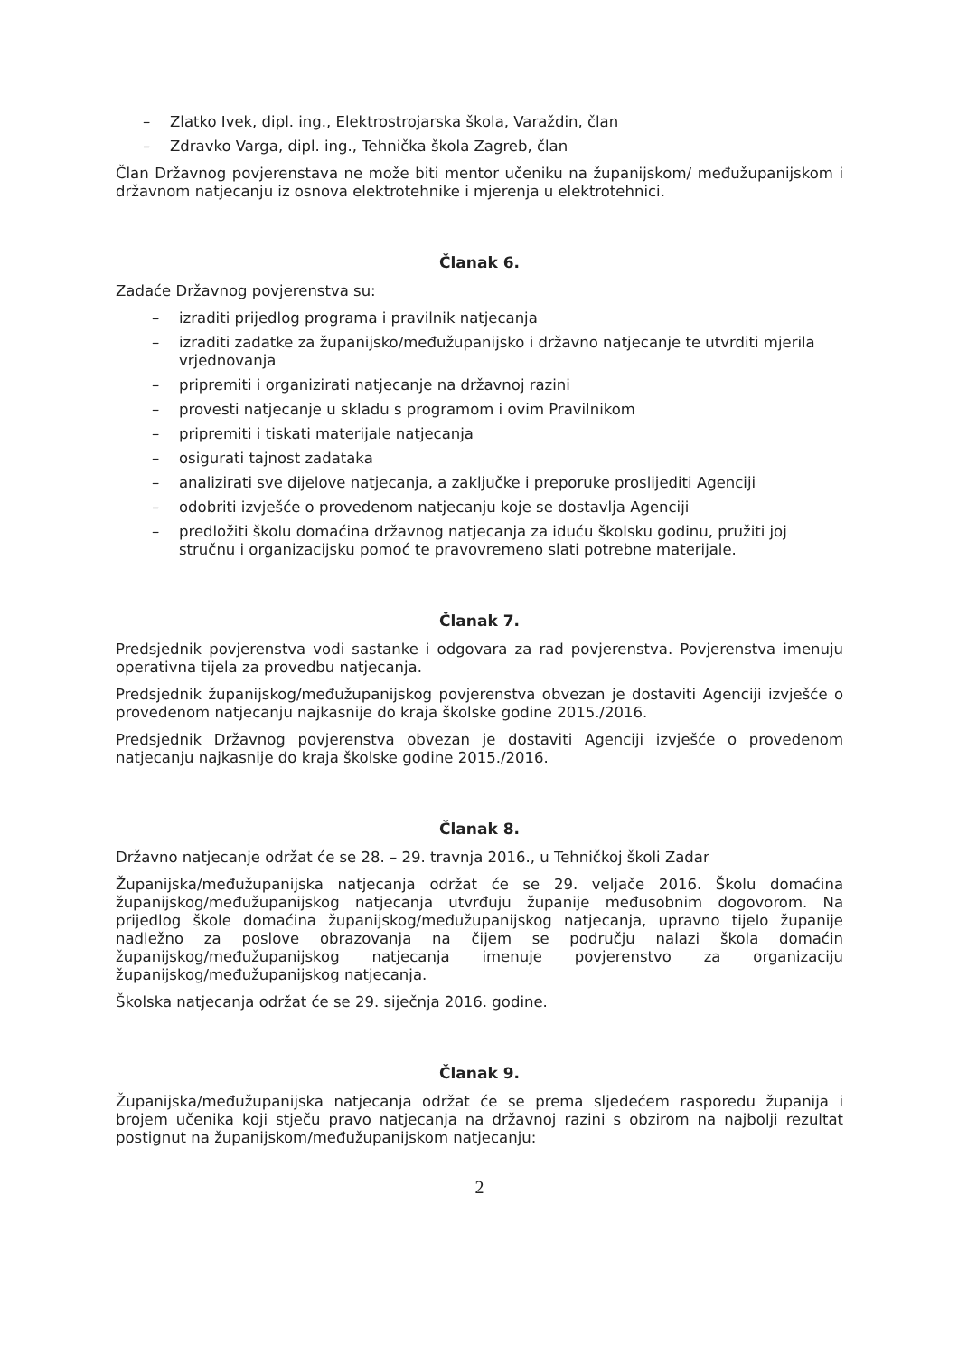– Zlatko Ivek, dipl. ing., Elektrostrojarska škola, Varaždin, član
– Zdravko Varga, dipl. ing., Tehnička škola Zagreb, član
Član Državnog povjerenstava ne može biti mentor učeniku na županijskom/ međužupanijskom i državnom natjecanju iz osnova elektrotehnike i mjerenja u elektrotehnici.
Članak 6.
Zadaće Državnog povjerenstva su:
– izraditi prijedlog programa i pravilnik natjecanja
– izraditi zadatke za županijsko/međužupanijsko i državno natjecanje te utvrditi mjerila vrjednovanja
– pripremiti i organizirati natjecanje na državnoj razini
– provesti natjecanje u skladu s programom i ovim Pravilnikom
– pripremiti i tiskati materijale natjecanja
– osigurati tajnost zadataka
– analizirati sve dijelove natjecanja, a zaključke i preporuke proslijediti Agenciji
– odobriti izvješće o provedenom natjecanju koje se dostavlja Agenciji
– predložiti školu domaćina državnog natjecanja za iduću školsku godinu, pružiti joj stručnu i organizacijsku pomoć te pravovremeno slati potrebne materijale.
Članak 7.
Predsjednik povjerenstva vodi sastanke i odgovara za rad povjerenstva. Povjerenstva imenuju operativna tijela za provedbu natjecanja.
Predsjednik županijskog/međužupanijskog povjerenstva obvezan je dostaviti Agenciji izvješće o provedenom natjecanju najkasnije do kraja školske godine 2015./2016.
Predsjednik Državnog povjerenstva obvezan je dostaviti Agenciji izvješće o provedenom natjecanju najkasnije do kraja školske godine 2015./2016.
Članak 8.
Državno natjecanje održat će se 28. – 29. travnja 2016., u Tehničkoj školi Zadar
Županijska/međužupanijska natjecanja održat će se 29. veljače 2016. Školu domaćina županijskog/međužupanijskog natjecanja utvrđuju županije međusobnim dogovorom. Na prijedlog škole domaćina županijskog/međužupanijskog natjecanja, upravno tijelo županije nadležno za poslove obrazovanja na čijem se području nalazi škola domaćin županijskog/međužupanijskog natjecanja imenuje povjerenstvo za organizaciju županijskog/međužupanijskog natjecanja.
Školska natjecanja održat će se 29. siječnja 2016. godine.
Članak 9.
Županijska/međužupanijska natjecanja održat će se prema sljedećem rasporedu županija i brojem učenika koji stječu pravo natjecanja na državnoj razini s obzirom na najbolji rezultat postignut na županijskom/međužupanijskom natjecanju:
2